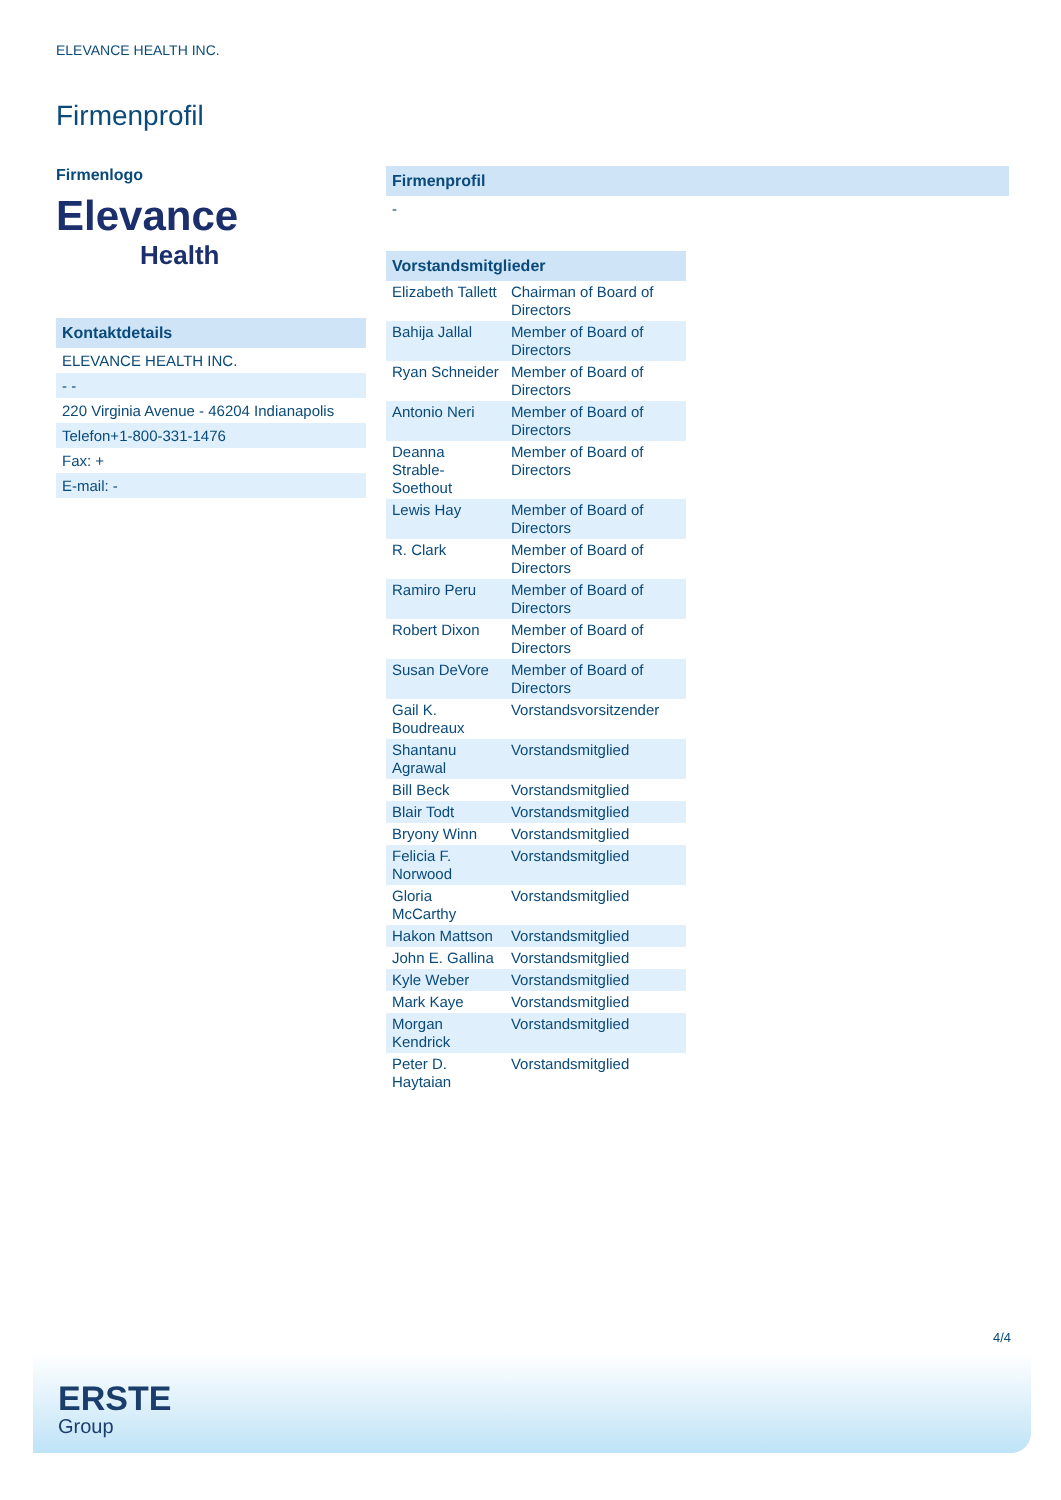ELEVANCE HEALTH INC.
Firmenprofil
Firmenlogo
Elevance
Health
Kontaktdetails
ELEVANCE HEALTH INC.
- -
220 Virginia Avenue - 46204 Indianapolis
Telefon+1-800-331-1476
Fax: +
E-mail: -
Firmenprofil
-
| Vorstandsmitglieder | |
| --- | --- |
| Elizabeth Tallett | Chairman of Board of Directors |
| Bahija Jallal | Member of Board of Directors |
| Ryan Schneider | Member of Board of Directors |
| Antonio Neri | Member of Board of Directors |
| Deanna Strable-Soethout | Member of Board of Directors |
| Lewis Hay | Member of Board of Directors |
| R. Clark | Member of Board of Directors |
| Ramiro Peru | Member of Board of Directors |
| Robert Dixon | Member of Board of Directors |
| Susan DeVore | Member of Board of Directors |
| Gail K. Boudreaux | Vorstandsvorsitzender |
| Shantanu Agrawal | Vorstandsmitglied |
| Bill Beck | Vorstandsmitglied |
| Blair Todt | Vorstandsmitglied |
| Bryony Winn | Vorstandsmitglied |
| Felicia F. Norwood | Vorstandsmitglied |
| Gloria McCarthy | Vorstandsmitglied |
| Hakon Mattson | Vorstandsmitglied |
| John E. Gallina | Vorstandsmitglied |
| Kyle Weber | Vorstandsmitglied |
| Mark Kaye | Vorstandsmitglied |
| Morgan Kendrick | Vorstandsmitglied |
| Peter D. Haytaian | Vorstandsmitglied |
4/4
ERSTE
Group